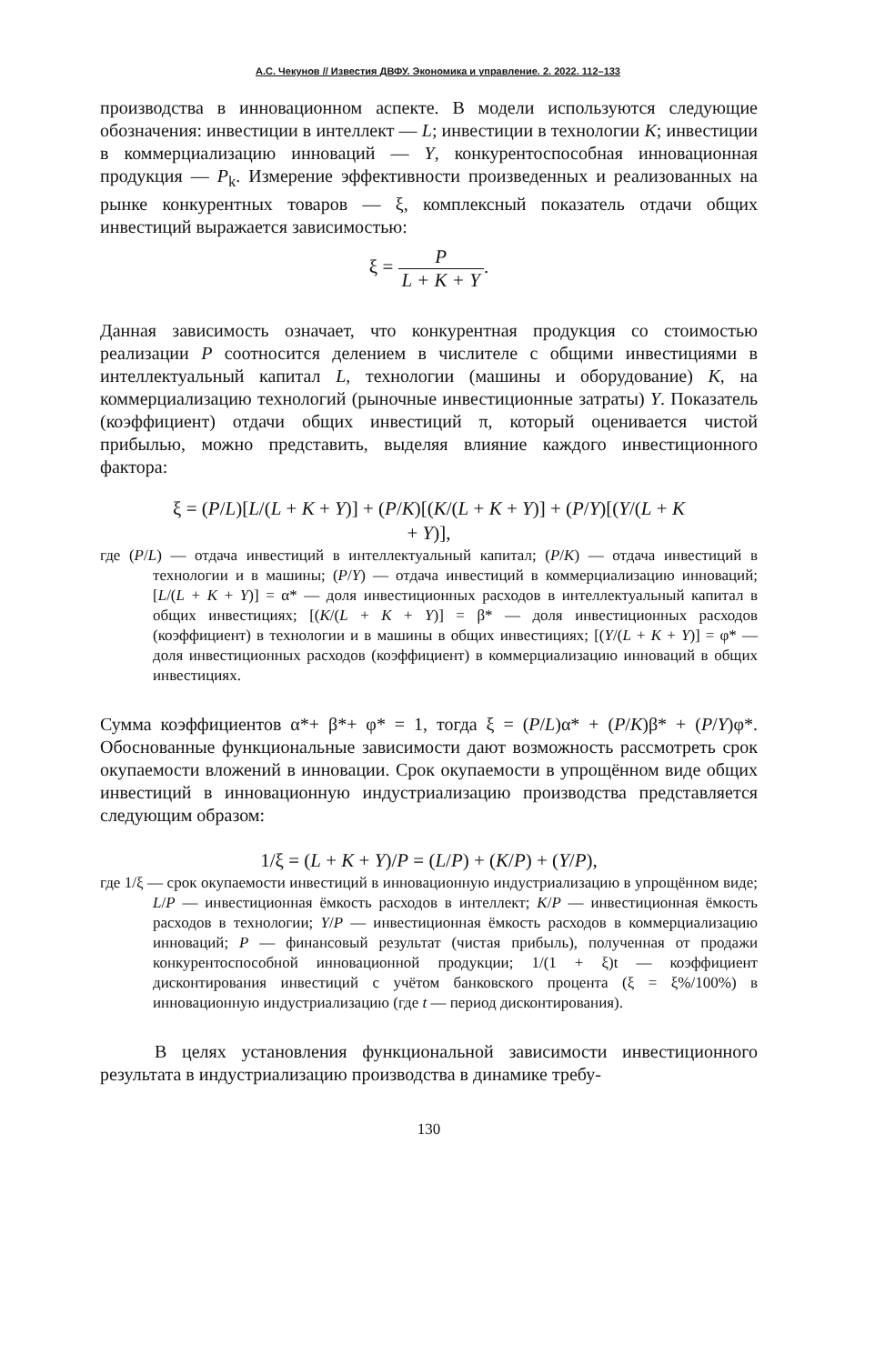А.С. Чекунов // Известия ДВФУ. Экономика и управление. 2. 2022. 112–133
производства в инновационном аспекте. В модели используются следующие обозначения: инвестиции в интеллект — L; инвестиции в технологии K; инвестиции в коммерциализацию инноваций — Y, конкурентоспособная инновационная продукция — P<sub>k</sub>. Измерение эффективности произведенных и реализованных на рынке конкурентных товаров — ξ, комплексный показатель отдачи общих инвестиций выражается зависимостью:
ξ = P L + K + Y.
Данная зависимость означает, что конкурентная продукция со стоимостью реализации P соотносится делением в числителе с общими инвестициями в интеллектуальный капитал L, технологии (машины и оборудование) K, на коммерциализацию технологий (рыночные инвестиционные затраты) Y. Показатель (коэффициент) отдачи общих инвестиций π, который оценивается чистой прибылью, можно представить, выделяя влияние каждого инвестиционного фактора:
ξ = (P/L)[L/(L + K + Y)] + (P/K)[(K/(L + K + Y)] + (P/Y)[(Y/(L + K
+ Y)],
где (P/L) — отдача инвестиций в интеллектуальный капитал; (P/K) — отдача инвестиций в технологии и в машины; (P/Y) — отдача инвестиций в коммерциализацию инноваций; [L/(L + K + Y)] = α* — доля инвестиционных расходов в интеллектуальный капитал в общих инвестициях; [(K/(L + K + Y)] = β* — доля инвестиционных расходов (коэффициент) в технологии и в машины в общих инвестициях; [(Y/(L + K + Y)] = φ* — доля инвестиционных расходов (коэффициент) в коммерциализацию инноваций в общих инвестициях.
Сумма коэффициентов α*+ β*+ φ* = 1, тогда ξ = (P/L)α* + (P/K)β* + (P/Y)φ*. Обоснованные функциональные зависимости дают возможность рассмотреть срок окупаемости вложений в инновации. Срок окупаемости в упрощённом виде общих инвестиций в инновационную индустриализацию производства представляется следующим образом:
1/ξ = (L + K + Y)/P = (L/P) + (K/P) + (Y/P),
где 1/ξ — срок окупаемости инвестиций в инновационную индустриализацию в упрощённом виде; L/P — инвестиционная ёмкость расходов в интеллект; K/P — инвестиционная ёмкость расходов в технологии; Y/P — инвестиционная ёмкость расходов в коммерциализацию инноваций; P — финансовый результат (чистая прибыль), полученная от продажи конкурентоспособной инновационной продукции; 1/(1 + ξ)t — коэффициент дисконтирования инвестиций с учётом банковского процента (ξ = ξ%/100%) в инновационную индустриализацию (где t — период дисконтирования).
В целях установления функциональной зависимости инвестиционного результата в индустриализацию производства в динамике требу-
130